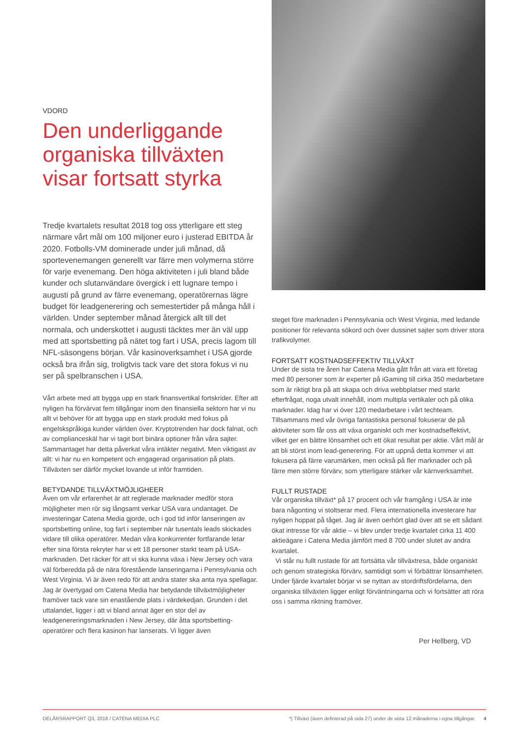VDORD
Den underliggande organiska tillväxten visar fortsatt styrka
Tredje kvartalets resultat 2018 tog oss ytterligare ett steg närmare vårt mål om 100 miljoner euro i justerad EBITDA år 2020. Fotbolls-VM dominerade under juli månad, då sportevenemangen generellt var färre men volymerna större för varje evenemang. Den höga aktiviteten i juli bland både kunder och slutanvändare övergick i ett lugnare tempo i augusti på grund av färre evenemang, operatörernas lägre budget för leadgenerering och semestertider på många håll i världen. Under september månad återgick allt till det normala, och underskottet i augusti täcktes mer än väl upp med att sportsbetting på nätet tog fart i USA, precis lagom till NFL-säsongens början. Vår kasinoverksamhet i USA gjorde också bra ifrån sig, troligtvis tack vare det stora fokus vi nu ser på spelbranschen i USA.
Vårt arbete med att bygga upp en stark finansvertikal fortskrider. Efter att nyligen ha förvärvat fem tillgångar inom den finansiella sektorn har vi nu allt vi behöver för att bygga upp en stark produkt med fokus på engelskspråkiga kunder världen över. Kryptotrenden har dock falnat, och av complianceskäl har vi tagit bort binära optioner från våra sajter. Sammantaget har detta påverkat våra intäkter negativt. Men viktigast av allt: vi har nu en kompetent och engagerad organisation på plats. Tillväxten ser därför mycket lovande ut inför framtiden.
BETYDANDE TILLVÄXTMÖJLIGHEER
Även om vår erfarenhet är att reglerade marknader medför stora möjligheter men rör sig långsamt verkar USA vara undantaget. De investeringar Catena Media gjorde, och i god tid inför lanseringen av sportsbetting online, tog fart i september när tusentals leads skickades vidare till olika operatörer. Medan våra konkurrenter fortfarande letar efter sina första rekryter har vi ett 18 personer starkt team på USA-marknaden. Det räcker för att vi ska kunna växa i New Jersey och vara väl förberedda på de nära förestående lanseringarna i Pennsylvania och West Virginia. Vi är även redo för att andra stater ska anta nya spellagar.
Jag är övertygad om Catena Media har betydande tillväxtmöjligheter framöver tack vare sin enastående plats i värdekedjan. Grunden i det uttalandet, ligger i att vi bland annat äger en stor del av leadgenereringsmarknaden i New Jersey, där åtta sportsbetting-operatörer och flera kasinon har lanserats. Vi ligger även
steget före marknaden i Pennsylvania och West Virginia, med ledande positioner för relevanta sökord och över dussinet sajter som driver stora trafikvolymer.
FORTSATT KOSTNADSEFFEKTIV TILLVÄXT
Under de sista tre åren har Catena Media gått från att vara ett företag med 80 personer som är experter på iGaming till cirka 350 medarbetare som är riktigt bra på att skapa och driva webbplatser med starkt efterfrågat, noga utvalt innehåll, inom multipla vertikaler och på olika marknader. Idag har vi över 120 medarbetare i vårt techteam. Tillsammans med vår övriga fantastiska personal fokuserar de på aktiviteter som får oss att växa organiskt och mer kostnadseffektivt, vilket ger en bättre lönsamhet och ett ökat resultat per aktie. Vårt mål är att bli störst inom lead-generering. För att uppnå detta kommer vi att fokusera på färre varumärken, men också på fler marknader och på färre men större förvärv, som ytterligare stärker vår kärnverksamhet.
FULLT RUSTADE
Vår organiska tillväxt* på 17 procent och vår framgång i USA är inte bara någonting vi stoltserar med. Flera internationella investerare har nyligen hoppat på tåget. Jag är även oerhört glad över att se ett sådant ökat intresse för vår aktie – vi blev under tredje kvartalet cirka 11 400 aktieägare i Catena Media jämfört med 8 700 under slutet av andra kvartalet.
Vi står nu fullt rustade för att fortsätta vår tillväxtresa, både organiskt och genom strategiska förvärv, samtidigt som vi förbättrar lönsamheten. Under fjärde kvartalet börjar vi se nyttan av stordriftsfördelarna, den organiska tillväxten ligger enligt förväntningarna och vi fortsätter att röra oss i samma riktning framöver.
Per Hellberg, VD
DELÅRSRAPPORT Q3, 2018 / CATENA MEDIA PLC *) Tillväxt (även definierad på sida 27) under de sista 12 månaderna i egna tillgångar. 4